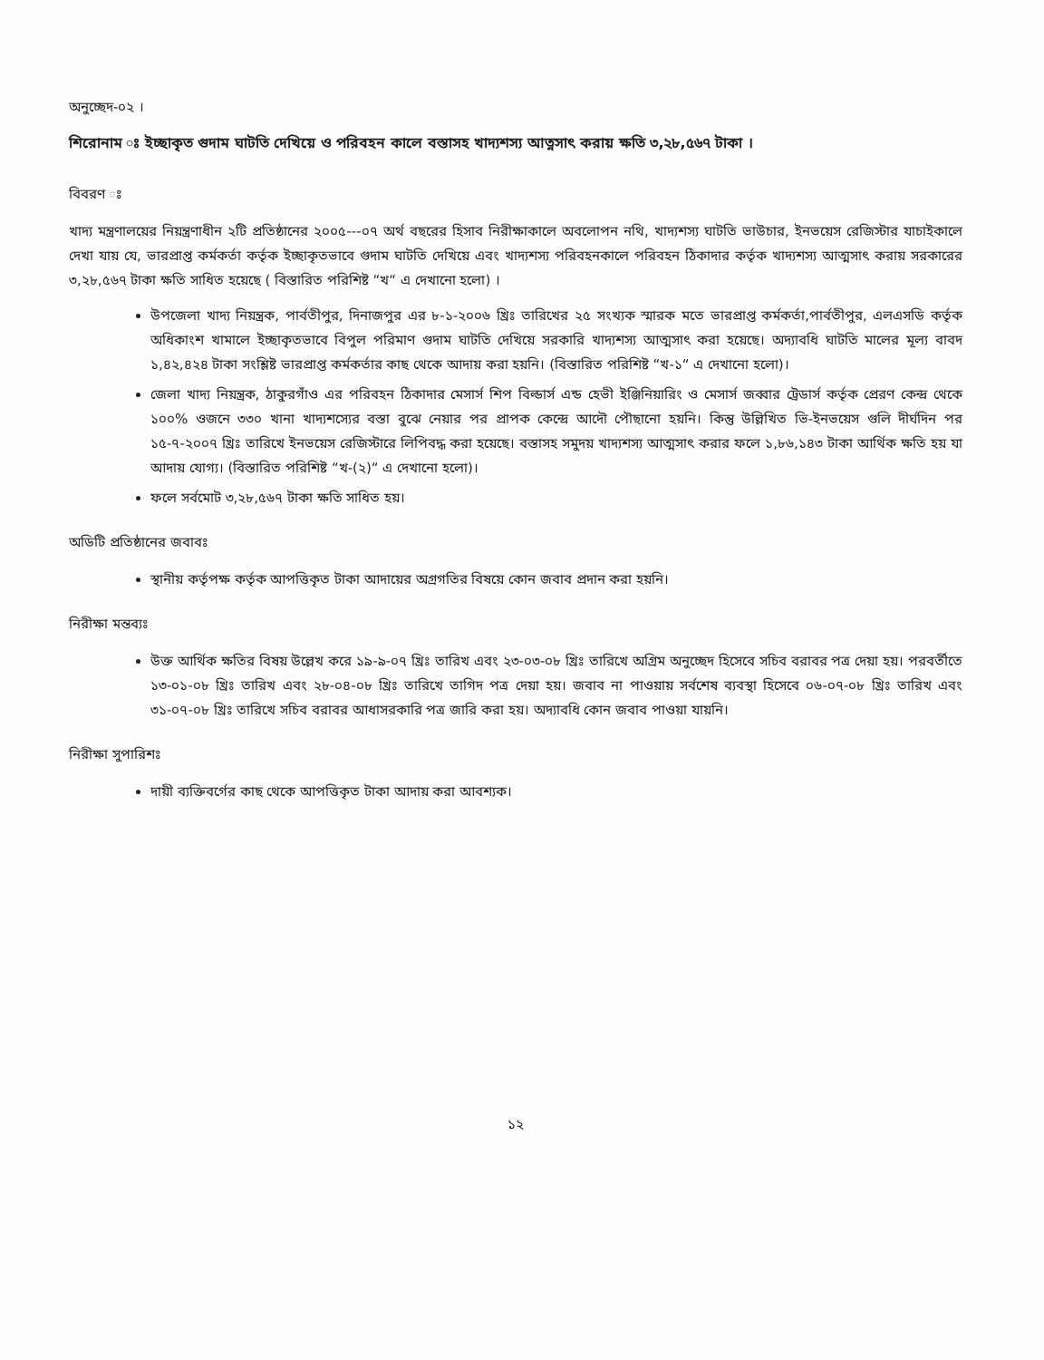অনুচ্ছেদ-০২ ।
শিরোনাম ঃ ইচ্ছাকৃত গুদাম ঘাটতি দেখিয়ে ও পরিবহন কালে বস্তাসহ খাদ্যশস্য আত্নসাৎ করায় ক্ষতি ৩,২৮,৫৬৭ টাকা ।
বিবরণ ঃ
খাদ্য মন্ত্রণালয়ের নিয়ন্ত্রণাধীন ২টি প্রতিষ্ঠানের ২০০৫---০৭ অর্থ বছরের হিসাব নিরীক্ষাকালে অবলোপন নথি, খাদ্যশস্য ঘাটতি ভাউচার, ইনভয়েস রেজিস্টার যাচাইকালে দেখা যায় যে, ভারপ্রাপ্ত কর্মকর্তা কর্তৃক ইচ্ছাকৃতভাবে গুদাম ঘাটতি দেখিয়ে এবং খাদ্যশস্য পরিবহনকালে পরিবহন ঠিকাদার কর্তৃক খাদ্যশস্য আত্মসাৎ করায় সরকারের ৩,২৮,৫৬৭ টাকা ক্ষতি সাধিত হয়েছে ( বিস্তারিত পরিশিষ্ট “খ“ এ দেখানো হলো) ।
উপজেলা খাদ্য নিয়ন্ত্রক, পার্বতীপুর, দিনাজপুর এর ৮-১-২০০৬ খ্রিঃ তারিখের ২৫ সংখ্যক স্মারক মতে ভারপ্রাপ্ত কর্মকর্তা,পার্বতীপুর, এলএসডি কর্তৃক অধিকাংশ খামালে ইচ্ছাকৃতভাবে বিপুল পরিমাণ গুদাম ঘাটতি দেখিয়ে সরকারি খাদ্যশস্য আত্মসাৎ করা হয়েছে। অদ্যাবধি ঘাটতি মালের মূল্য বাবদ ১,৪২,৪২৪ টাকা সংশ্লিষ্ট ভারপ্রাপ্ত কর্মকর্তার কাছ থেকে আদায় করা হয়নি। (বিস্তারিত পরিশিষ্ট “খ-১“ এ দেখানো হলো)।
জেলা খাদ্য নিয়ন্ত্রক, ঠাকুরগাঁও এর পরিবহন ঠিকাদার মেসার্স শিপ বিল্ডার্স এন্ড হেভী ইঞ্জিনিয়ারিং ও মেসার্স জব্বার ট্রেডার্স কর্তৃক প্রেরণ কেন্দ্র থেকে ১০০% ওজনে ৩৩০ খানা খাদ্যশস্যের বস্তা বুঝে নেয়ার পর প্রাপক কেন্দ্রে আদৌ পৌছানো হয়নি। কিন্তু উল্লিখিত ভি-ইনভয়েস গুলি দীর্ঘদিন পর ১৫-৭-২০০৭ খ্রিঃ তারিখে ইনভয়েস রেজিস্টারে লিপিবদ্ধ করা হয়েছে। বস্তাসহ সমুদয় খাদ্যশস্য আত্মসাৎ করার ফলে ১,৮৬,১৪৩ টাকা আর্থিক ক্ষতি হয় যা আদায় যোগ্য। (বিস্তারিত পরিশিষ্ট “খ-(২)“ এ দেখানো হলো)।
ফলে সর্বমোট ৩,২৮,৫৬৭ টাকা ক্ষতি সাধিত হয়।
অডিটি প্রতিষ্ঠানের জবাবঃ
স্থানীয় কর্তৃপক্ষ কর্তৃক আপত্তিকৃত টাকা আদায়ের অগ্রগতির বিষয়ে কোন জবাব প্রদান করা হয়নি।
নিরীক্ষা মন্তব্যঃ
উক্ত আর্থিক ক্ষতির বিষয় উল্লেখ করে ১৯-৯-০৭ খ্রিঃ তারিখ এবং ২৩-০৩-০৮ খ্রিঃ তারিখে অগ্রিম অনুচ্ছেদ হিসেবে সচিব বরাবর পত্র দেয়া হয়। পরবর্তীতে ১৩-০১-০৮ খ্রিঃ তারিখ এবং ২৮-০৪-০৮ খ্রিঃ তারিখে তাগিদ পত্র দেয়া হয়। জবাব না পাওয়ায় সর্বশেষ ব্যবস্থা হিসেবে ০৬-০৭-০৮ খ্রিঃ তারিখ এবং ৩১-০৭-০৮ খ্রিঃ তারিখে সচিব বরাবর আধাসরকারি পত্র জারি করা হয়। অদ্যাবধি কোন জবাব পাওয়া যায়নি।
নিরীক্ষা সুপারিশঃ
দায়ী ব্যক্তিবর্গের কাছ থেকে আপত্তিকৃত টাকা আদায় করা আবশ্যক।
১২